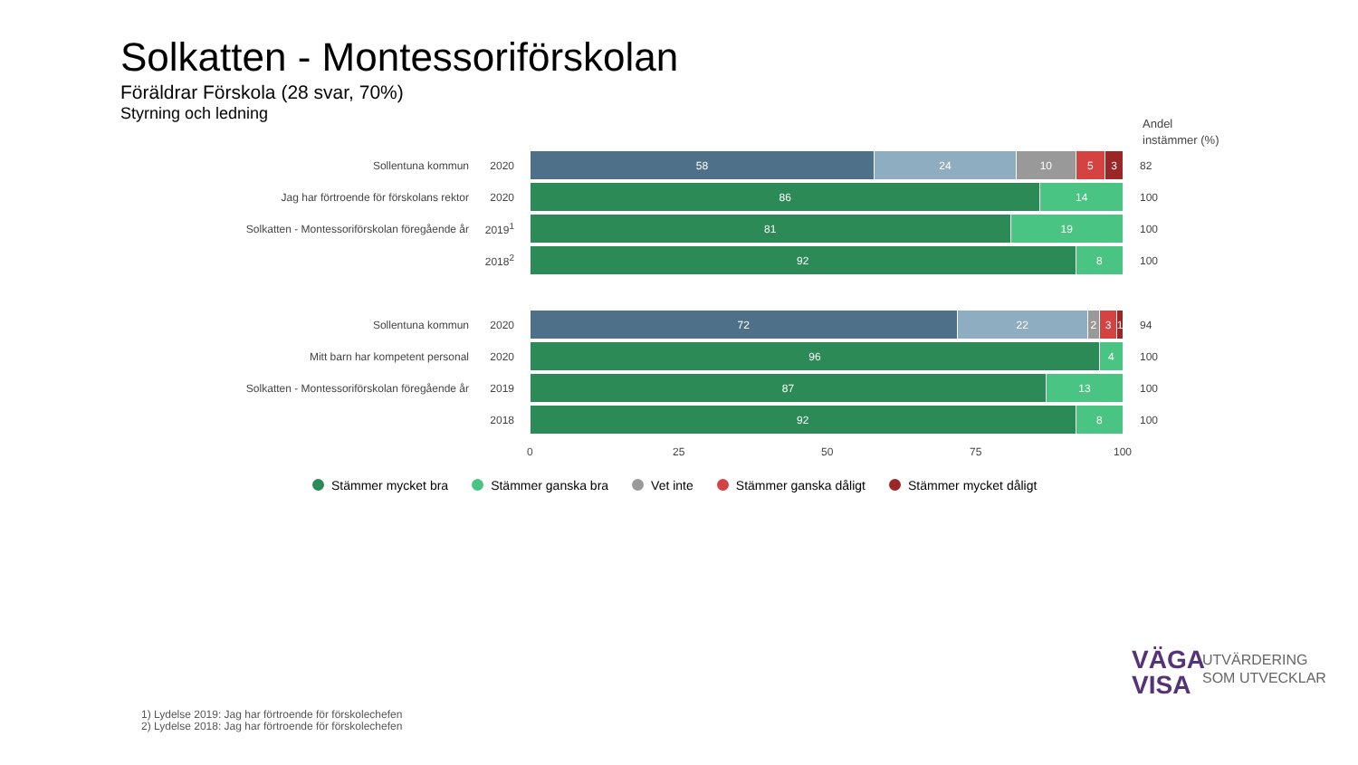Solkatten - Montessoriförskolan
Föräldrar Förskola (28 svar, 70%)
Styrning och ledning
Andel
instämmer (%)
Sollentuna kommun 2020
58 24 10 5 3
82
Jag har förtroende för förskolans rektor 2020
86 14
100
Solkatten - Montessoriförskolan föregående år 2019<sup>1</sup>
81 19
100
2018<sup>2</sup>
92 8
100
Sollentuna kommun 2020
72 22 2 3 1
94
Mitt barn har kompetent personal 2020
96 4
100
Solkatten - Montessoriförskolan föregående år 2019
87 13
100
2018
92 8
100
0 25 50 75 100
Stämmer mycket bra Stämmer ganska bra Vet inte Stämmer ganska dåligt Stämmer mycket dåligt
1) Lydelse 2019: Jag har förtroende för förskolechefen
2) Lydelse 2018: Jag har förtroende för förskolechefen
VÄGA
VISA
UTVÄRDERING
SOM UTVECKLAR